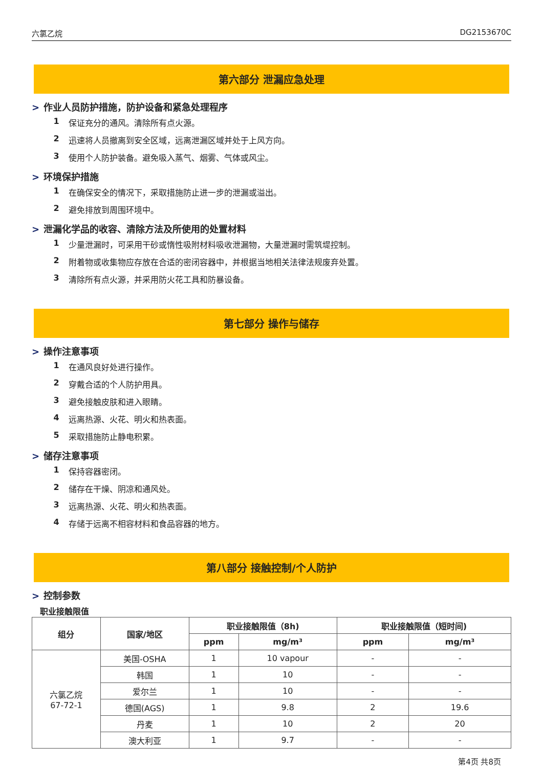六氯乙烷 DG2153670C
第六部分 泄漏应急处理
> 作业人员防护措施，防护设备和紧急处理程序
1 保证充分的通风。清除所有点火源。
2 迅速将人员撤离到安全区域，远离泄漏区域并处于上风方向。
3 使用个人防护装备。避免吸入蒸气、烟雾、气体或风尘。
> 环境保护措施
1 在确保安全的情况下，采取措施防止进一步的泄漏或溢出。
2 避免排放到周围环境中。
> 泄漏化学品的收容、清除方法及所使用的处置材料
1 少量泄漏时，可采用干砂或惰性吸附材料吸收泄漏物，大量泄漏时需筑堤控制。
2 附着物或收集物应存放在合适的密闭容器中，并根据当地相关法律法规废弃处置。
3 清除所有点火源，并采用防火花工具和防暴设备。
第七部分 操作与储存
> 操作注意事项
1 在通风良好处进行操作。
2 穿戴合适的个人防护用具。
3 避免接触皮肤和进入眼睛。
4 远离热源、火花、明火和热表面。
5 采取措施防止静电积累。
> 储存注意事项
1 保持容器密闭。
2 储存在干燥、阴凉和通风处。
3 远离热源、火花、明火和热表面。
4 存储于远离不相容材料和食品容器的地方。
第八部分 接触控制/个人防护
> 控制参数
职业接触限值
| 组分 | 国家/地区 | 职业接触限值（8h) | | 职业接触限值（短时间) | |
| --- | --- | --- | --- | --- | --- |
| | | ppm | mg/m³ | ppm | mg/m³ |
| 六氯乙烷 67-72-1 | 美国-OSHA | 1 | 10 vapour | - | - |
| | 韩国 | 1 | 10 | - | - |
| | 爱尔兰 | 1 | 10 | - | - |
| | 德国(AGS) | 1 | 9.8 | 2 | 19.6 |
| | 丹麦 | 1 | 10 | 2 | 20 |
| | 澳大利亚 | 1 | 9.7 | - | - |
第4页 共8页